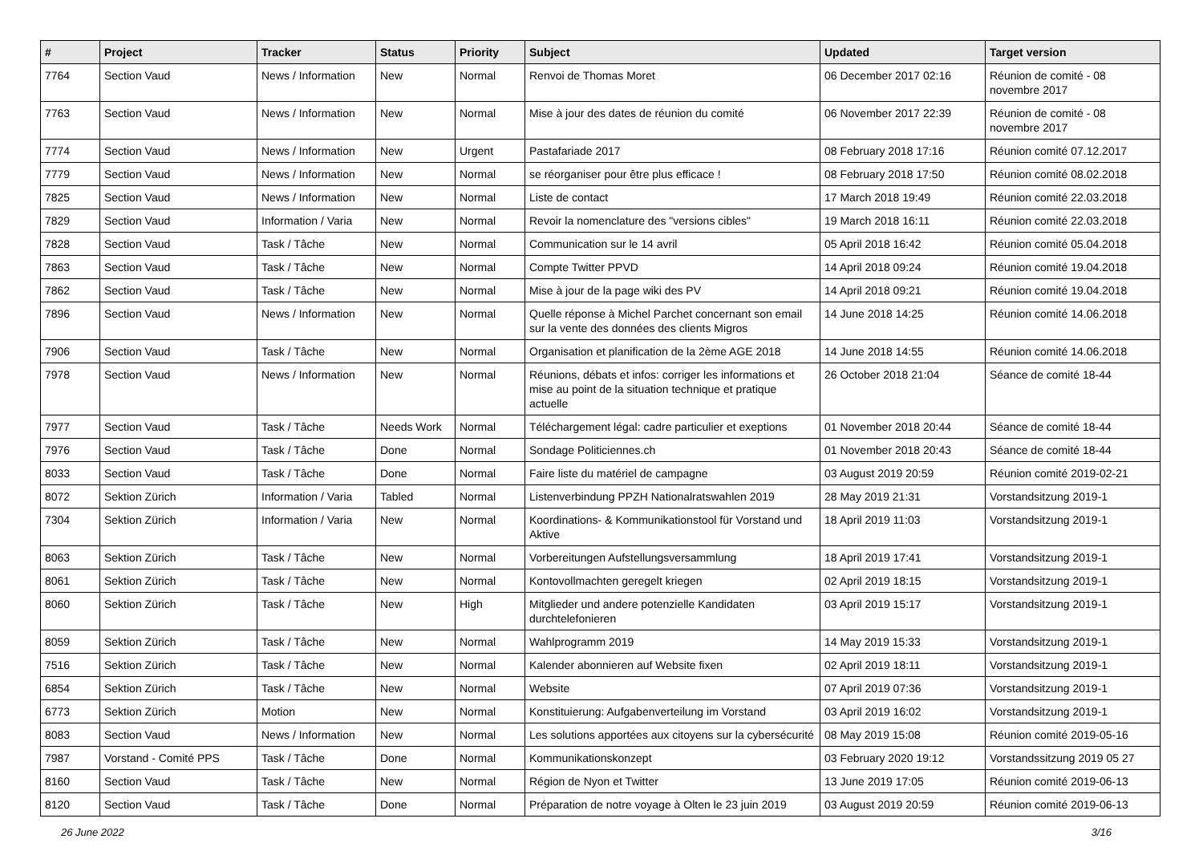| # | Project | Tracker | Status | Priority | Subject | Updated | Target version |
| --- | --- | --- | --- | --- | --- | --- | --- |
| 7764 | Section Vaud | News / Information | New | Normal | Renvoi de Thomas Moret | 06 December 2017 02:16 | Réunion de comité - 08 novembre 2017 |
| 7763 | Section Vaud | News / Information | New | Normal | Mise à jour des dates de réunion du comité | 06 November 2017 22:39 | Réunion de comité - 08 novembre 2017 |
| 7774 | Section Vaud | News / Information | New | Urgent | Pastafariade 2017 | 08 February 2018 17:16 | Réunion comité 07.12.2017 |
| 7779 | Section Vaud | News / Information | New | Normal | se réorganiser pour être plus efficace ! | 08 February 2018 17:50 | Réunion comité 08.02.2018 |
| 7825 | Section Vaud | News / Information | New | Normal | Liste de contact | 17 March 2018 19:49 | Réunion comité 22.03.2018 |
| 7829 | Section Vaud | Information / Varia | New | Normal | Revoir la nomenclature des "versions cibles" | 19 March 2018 16:11 | Réunion comité 22.03.2018 |
| 7828 | Section Vaud | Task / Tâche | New | Normal | Communication sur le 14 avril | 05 April 2018 16:42 | Réunion comité 05.04.2018 |
| 7863 | Section Vaud | Task / Tâche | New | Normal | Compte Twitter PPVD | 14 April 2018 09:24 | Réunion comité 19.04.2018 |
| 7862 | Section Vaud | Task / Tâche | New | Normal | Mise à jour de la page wiki des PV | 14 April 2018 09:21 | Réunion comité 19.04.2018 |
| 7896 | Section Vaud | News / Information | New | Normal | Quelle réponse à Michel Parchet concernant son email sur la vente des données des clients Migros | 14 June 2018 14:25 | Réunion comité 14.06.2018 |
| 7906 | Section Vaud | Task / Tâche | New | Normal | Organisation et planification de la 2ème AGE 2018 | 14 June 2018 14:55 | Réunion comité 14.06.2018 |
| 7978 | Section Vaud | News / Information | New | Normal | Réunions, débats et infos: corriger les informations et mise au point de la situation technique et pratique actuelle | 26 October 2018 21:04 | Séance de comité 18-44 |
| 7977 | Section Vaud | Task / Tâche | Needs Work | Normal | Téléchargement légal: cadre particulier et exeptions | 01 November 2018 20:44 | Séance de comité 18-44 |
| 7976 | Section Vaud | Task / Tâche | Done | Normal | Sondage Politiciennes.ch | 01 November 2018 20:43 | Séance de comité 18-44 |
| 8033 | Section Vaud | Task / Tâche | Done | Normal | Faire liste du matériel de campagne | 03 August 2019 20:59 | Réunion comité 2019-02-21 |
| 8072 | Sektion Zürich | Information / Varia | Tabled | Normal | Listenverbindung PPZH Nationalratswahlen 2019 | 28 May 2019 21:31 | Vorstandsitzung 2019-1 |
| 7304 | Sektion Zürich | Information / Varia | New | Normal | Koordinations- & Kommunikationstool für Vorstand und Aktive | 18 April 2019 11:03 | Vorstandsitzung 2019-1 |
| 8063 | Sektion Zürich | Task / Tâche | New | Normal | Vorbereitungen Aufstellungsversammlung | 18 April 2019 17:41 | Vorstandsitzung 2019-1 |
| 8061 | Sektion Zürich | Task / Tâche | New | Normal | Kontovollmachten geregelt kriegen | 02 April 2019 18:15 | Vorstandsitzung 2019-1 |
| 8060 | Sektion Zürich | Task / Tâche | New | High | Mitglieder und andere potenzielle Kandidaten durchtelefonieren | 03 April 2019 15:17 | Vorstandsitzung 2019-1 |
| 8059 | Sektion Zürich | Task / Tâche | New | Normal | Wahlprogramm 2019 | 14 May 2019 15:33 | Vorstandsitzung 2019-1 |
| 7516 | Sektion Zürich | Task / Tâche | New | Normal | Kalender abonnieren auf Website fixen | 02 April 2019 18:11 | Vorstandsitzung 2019-1 |
| 6854 | Sektion Zürich | Task / Tâche | New | Normal | Website | 07 April 2019 07:36 | Vorstandsitzung 2019-1 |
| 6773 | Sektion Zürich | Motion | New | Normal | Konstituierung: Aufgabenverteilung im Vorstand | 03 April 2019 16:02 | Vorstandsitzung 2019-1 |
| 8083 | Section Vaud | News / Information | New | Normal | Les solutions apportées aux citoyens sur la cybersécurité | 08 May 2019 15:08 | Réunion comité 2019-05-16 |
| 7987 | Vorstand - Comité PPS | Task / Tâche | Done | Normal | Kommunikationskonzept | 03 February 2020 19:12 | Vorstandssitzung 2019 05 27 |
| 8160 | Section Vaud | Task / Tâche | New | Normal | Région de Nyon et Twitter | 13 June 2019 17:05 | Réunion comité 2019-06-13 |
| 8120 | Section Vaud | Task / Tâche | Done | Normal | Préparation de notre voyage à Olten le 23 juin 2019 | 03 August 2019 20:59 | Réunion comité 2019-06-13 |
26 June 2022 3/16